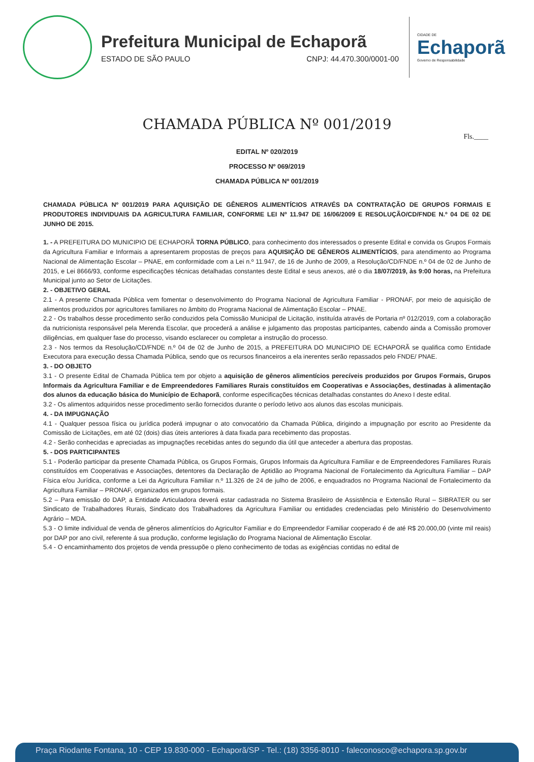Prefeitura Municipal de Echaporã
ESTADO DE SÃO PAULO CNPJ: 44.470.300/0001-00
CIDADE DE
Echaporã
Governo de Responsabilidade
CHAMADA PÚBLICA Nº 001/2019
Fls.____
EDITAL Nº 020/2019
PROCESSO Nº 069/2019
CHAMADA PÚBLICA Nº 001/2019
CHAMADA PÚBLICA Nº 001/2019 PARA AQUISIÇÃO DE GÊNEROS ALIMENTÍCIOS ATRAVÉS DA CONTRATAÇÃO DE GRUPOS FORMAIS E PRODUTORES INDIVIDUAIS DA AGRICULTURA FAMILIAR, CONFORME LEI Nº 11.947 DE 16/06/2009 E RESOLUÇÃO/CD/FNDE N.º 04 DE 02 DE JUNHO DE 2015.
1. - A PREFEITURA DO MUNICIPIO DE ECHAPORÃ TORNA PÚBLICO, para conhecimento dos interessados o presente Edital e convida os Grupos Formais da Agricultura Familiar e Informais a apresentarem propostas de preços para AQUISIÇÃO DE GÊNEROS ALIMENTÍCIOS, para atendimento ao Programa Nacional de Alimentação Escolar – PNAE, em conformidade com a Lei n.º 11.947, de 16 de Junho de 2009, a Resolução/CD/FNDE n.º 04 de 02 de Junho de 2015, e Lei 8666/93, conforme especificações técnicas detalhadas constantes deste Edital e seus anexos, até o dia 18/07/2019, às 9:00 horas, na Prefeitura Municipal junto ao Setor de Licitações.
2. - OBJETIVO GERAL
2.1 - A presente Chamada Pública vem fomentar o desenvolvimento do Programa Nacional de Agricultura Familiar - PRONAF, por meio de aquisição de alimentos produzidos por agricultores familiares no âmbito do Programa Nacional de Alimentação Escolar – PNAE.
2.2 - Os trabalhos desse procedimento serão conduzidos pela Comissão Municipal de Licitação, instituída através de Portaria nº 012/2019, com a colaboração da nutricionista responsável pela Merenda Escolar, que procederá a análise e julgamento das propostas participantes, cabendo ainda a Comissão promover diligências, em qualquer fase do processo, visando esclarecer ou completar a instrução do processo.
2.3 - Nos termos da Resolução/CD/FNDE n.º 04 de 02 de Junho de 2015, a PREFEITURA DO MUNICIPIO DE ECHAPORÃ se qualifica como Entidade Executora para execução dessa Chamada Pública, sendo que os recursos financeiros a ela inerentes serão repassados pelo FNDE/ PNAE.
3. - DO OBJETO
3.1 - O presente Edital de Chamada Pública tem por objeto a aquisição de gêneros alimentícios perecíveis produzidos por Grupos Formais, Grupos Informais da Agricultura Familiar e de Empreendedores Familiares Rurais constituídos em Cooperativas e Associações, destinadas à alimentação dos alunos da educação básica do Município de Echaporã, conforme especificações técnicas detalhadas constantes do Anexo I deste edital.
3.2 - Os alimentos adquiridos nesse procedimento serão fornecidos durante o período letivo aos alunos das escolas municipais.
4. - DA IMPUGNAÇÃO
4.1 - Qualquer pessoa física ou jurídica poderá impugnar o ato convocatório da Chamada Pública, dirigindo a impugnação por escrito ao Presidente da Comissão de Licitações, em até 02 (dois) dias úteis anteriores à data fixada para recebimento das propostas.
4.2 - Serão conhecidas e apreciadas as impugnações recebidas antes do segundo dia útil que anteceder a abertura das propostas.
5. - DOS PARTICIPANTES
5.1 - Poderão participar da presente Chamada Pública, os Grupos Formais, Grupos Informais da Agricultura Familiar e de Empreendedores Familiares Rurais constituídos em Cooperativas e Associações, detentores da Declaração de Aptidão ao Programa Nacional de Fortalecimento da Agricultura Familiar – DAP Física e/ou Jurídica, conforme a Lei da Agricultura Familiar n.º 11.326 de 24 de julho de 2006, e enquadrados no Programa Nacional de Fortalecimento da Agricultura Familiar – PRONAF, organizados em grupos formais.
5.2 – Para emissão do DAP, a Entidade Articuladora deverá estar cadastrada no Sistema Brasileiro de Assistência e Extensão Rural – SIBRATER ou ser Sindicato de Trabalhadores Rurais, Sindicato dos Trabalhadores da Agricultura Familiar ou entidades credenciadas pelo Ministério do Desenvolvimento Agrário – MDA.
5.3 - O limite individual de venda de gêneros alimentícios do Agricultor Familiar e do Empreendedor Familiar cooperado é de até R$ 20.000,00 (vinte mil reais) por DAP por ano civil, referente á sua produção, conforme legislação do Programa Nacional de Alimentação Escolar.
5.4 - O encaminhamento dos projetos de venda pressupõe o pleno conhecimento de todas as exigências contidas no edital de
Praça Riodante Fontana, 10 - CEP 19.830-000 - Echaporã/SP - Tel.: (18) 3356-8010 - faleconosco@echapora.sp.gov.br